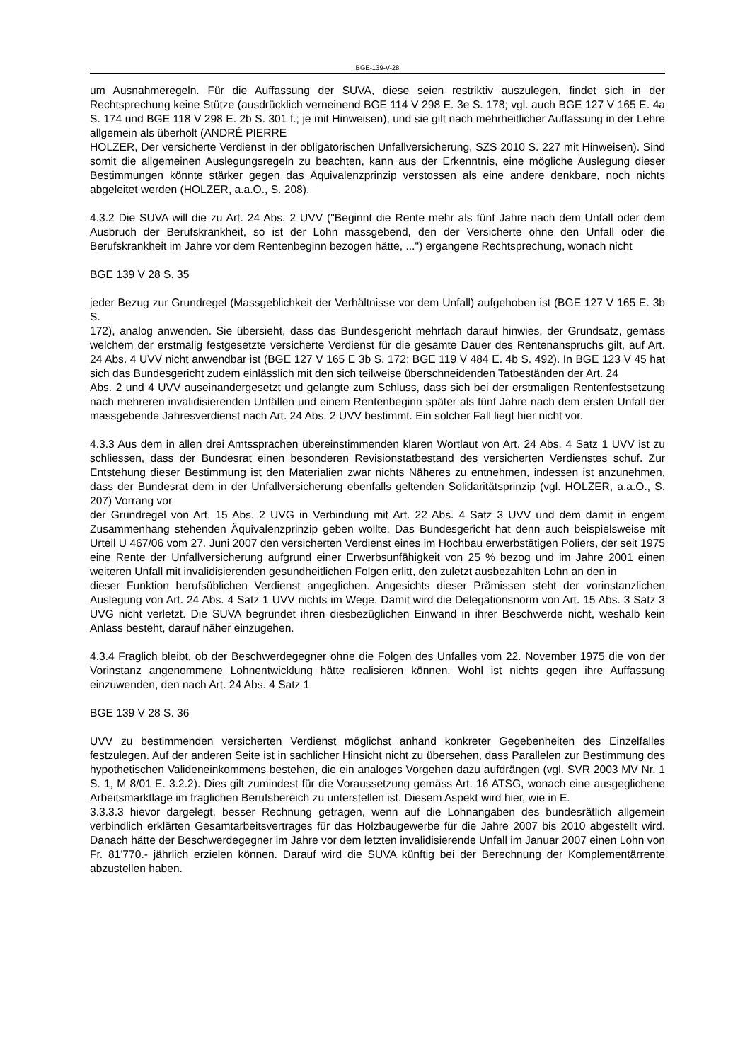BGE-139-V-28
um Ausnahmeregeln. Für die Auffassung der SUVA, diese seien restriktiv auszulegen, findet sich in der Rechtsprechung keine Stütze (ausdrücklich verneinend BGE 114 V 298 E. 3e S. 178; vgl. auch BGE 127 V 165 E. 4a S. 174 und BGE 118 V 298 E. 2b S. 301 f.; je mit Hinweisen), und sie gilt nach mehrheitlicher Auffassung in der Lehre allgemein als überholt (ANDRÉ PIERRE
HOLZER, Der versicherte Verdienst in der obligatorischen Unfallversicherung, SZS 2010 S. 227 mit Hinweisen). Sind somit die allgemeinen Auslegungsregeln zu beachten, kann aus der Erkenntnis, eine mögliche Auslegung dieser Bestimmungen könnte stärker gegen das Äquivalenzprinzip verstossen als eine andere denkbare, noch nichts abgeleitet werden (HOLZER, a.a.O., S. 208).
4.3.2 Die SUVA will die zu Art. 24 Abs. 2 UVV ("Beginnt die Rente mehr als fünf Jahre nach dem Unfall oder dem Ausbruch der Berufskrankheit, so ist der Lohn massgebend, den der Versicherte ohne den Unfall oder die Berufskrankheit im Jahre vor dem Rentenbeginn bezogen hätte, ...") ergangene Rechtsprechung, wonach nicht
BGE 139 V 28 S. 35
jeder Bezug zur Grundregel (Massgeblichkeit der Verhältnisse vor dem Unfall) aufgehoben ist (BGE 127 V 165 E. 3b S.
172), analog anwenden. Sie übersieht, dass das Bundesgericht mehrfach darauf hinwies, der Grundsatz, gemäss welchem der erstmalig festgesetzte versicherte Verdienst für die gesamte Dauer des Rentenanspruchs gilt, auf Art. 24 Abs. 4 UVV nicht anwendbar ist (BGE 127 V 165 E 3b S. 172; BGE 119 V 484 E. 4b S. 492). In BGE 123 V 45 hat sich das Bundesgericht zudem einlässlich mit den sich teilweise überschneidenden Tatbeständen der Art. 24
Abs. 2 und 4 UVV auseinandergesetzt und gelangte zum Schluss, dass sich bei der erstmaligen Rentenfestsetzung nach mehreren invalidisierenden Unfällen und einem Rentenbeginn später als fünf Jahre nach dem ersten Unfall der massgebende Jahresverdienst nach Art. 24 Abs. 2 UVV bestimmt. Ein solcher Fall liegt hier nicht vor.
4.3.3 Aus dem in allen drei Amtssprachen übereinstimmenden klaren Wortlaut von Art. 24 Abs. 4 Satz 1 UVV ist zu schliessen, dass der Bundesrat einen besonderen Revisionstatbestand des versicherten Verdienstes schuf. Zur Entstehung dieser Bestimmung ist den Materialien zwar nichts Näheres zu entnehmen, indessen ist anzunehmen, dass der Bundesrat dem in der Unfallversicherung ebenfalls geltenden Solidaritätsprinzip (vgl. HOLZER, a.a.O., S. 207) Vorrang vor
der Grundregel von Art. 15 Abs. 2 UVG in Verbindung mit Art. 22 Abs. 4 Satz 3 UVV und dem damit in engem Zusammenhang stehenden Äquivalenzprinzip geben wollte. Das Bundesgericht hat denn auch beispielsweise mit Urteil U 467/06 vom 27. Juni 2007 den versicherten Verdienst eines im Hochbau erwerbstätigen Poliers, der seit 1975 eine Rente der Unfallversicherung aufgrund einer Erwerbsunfähigkeit von 25 % bezog und im Jahre 2001 einen weiteren Unfall mit invalidisierenden gesundheitlichen Folgen erlitt, den zuletzt ausbezahlten Lohn an den in
dieser Funktion berufsüblichen Verdienst angeglichen. Angesichts dieser Prämissen steht der vorinstanzlichen Auslegung von Art. 24 Abs. 4 Satz 1 UVV nichts im Wege. Damit wird die Delegationsnorm von Art. 15 Abs. 3 Satz 3 UVG nicht verletzt. Die SUVA begründet ihren diesbezüglichen Einwand in ihrer Beschwerde nicht, weshalb kein Anlass besteht, darauf näher einzugehen.
4.3.4 Fraglich bleibt, ob der Beschwerdegegner ohne die Folgen des Unfalles vom 22. November 1975 die von der Vorinstanz angenommene Lohnentwicklung hätte realisieren können. Wohl ist nichts gegen ihre Auffassung einzuwenden, den nach Art. 24 Abs. 4 Satz 1
BGE 139 V 28 S. 36
UVV zu bestimmenden versicherten Verdienst möglichst anhand konkreter Gegebenheiten des Einzelfalles festzulegen. Auf der anderen Seite ist in sachlicher Hinsicht nicht zu übersehen, dass Parallelen zur Bestimmung des hypothetischen Valideneinkommens bestehen, die ein analoges Vorgehen dazu aufdrängen (vgl. SVR 2003 MV Nr. 1 S. 1, M 8/01 E. 3.2.2). Dies gilt zumindest für die Voraussetzung gemäss Art. 16 ATSG, wonach eine ausgeglichene Arbeitsmarktlage im fraglichen Berufsbereich zu unterstellen ist. Diesem Aspekt wird hier, wie in E.
3.3.3.3 hievor dargelegt, besser Rechnung getragen, wenn auf die Lohnangaben des bundesrätlich allgemein verbindlich erklärten Gesamtarbeitsvertrages für das Holzbaugewerbe für die Jahre 2007 bis 2010 abgestellt wird. Danach hätte der Beschwerdegegner im Jahre vor dem letzten invalidisierende Unfall im Januar 2007 einen Lohn von Fr. 81'770.- jährlich erzielen können. Darauf wird die SUVA künftig bei der Berechnung der Komplementärrente abzustellen haben.